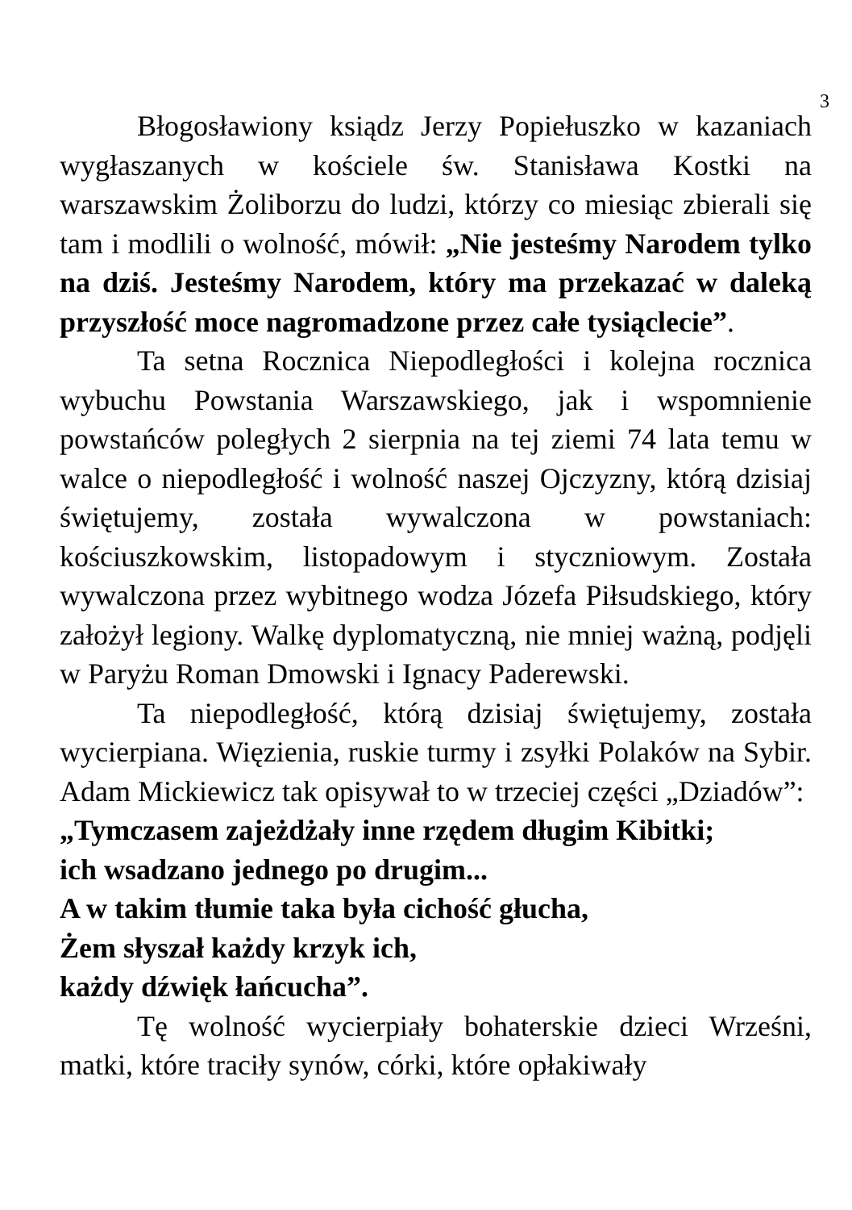3
Błogosławiony ksiądz Jerzy Popiełuszko w kazaniach wygłaszanych w kościele św. Stanisława Kostki na warszawskim Żoliborzu do ludzi, którzy co miesiąc zbierali się tam i modlili o wolność, mówił: „Nie jesteśmy Narodem tylko na dziś. Jesteśmy Narodem, który ma przekazać w daleką przyszłość moce nagromadzone przez całe tysiąclecie”.
Ta setna Rocznica Niepodległości i kolejna rocznica wybuchu Powstania Warszawskiego, jak i wspomnienie powstańców poległych 2 sierpnia na tej ziemi 74 lata temu w walce o niepodległość i wolność naszej Ojczyzny, którą dzisiaj świętujemy, została wywalczona w powstaniach: kościuszkowskim, listopadowym i styczniowym. Została wywalczona przez wybitnego wodza Józefa Piłsudskiego, który założył legiony. Walkę dyplomatyczną, nie mniej ważną, podjęli w Paryżu Roman Dmowski i Ignacy Paderewski.
Ta niepodległość, którą dzisiaj świętujemy, została wycierpiana. Więzienia, ruskie turmy i zsyłki Polaków na Sybir. Adam Mickiewicz tak opisywał to w trzeciej części „Dziadów”:
„Tymczasem zajeżdżały inne rzędem długim Kibitki;
ich wsadzano jednego po drugim...
A w takim tłumie taka była cichość głucha,
Żem słyszał każdy krzyk ich,
każdy dźwięk łańcucha”.
Tę wolność wycierpiały bohaterskie dzieci Wrześni, matki, które traciły synów, córki, które opłakiwały